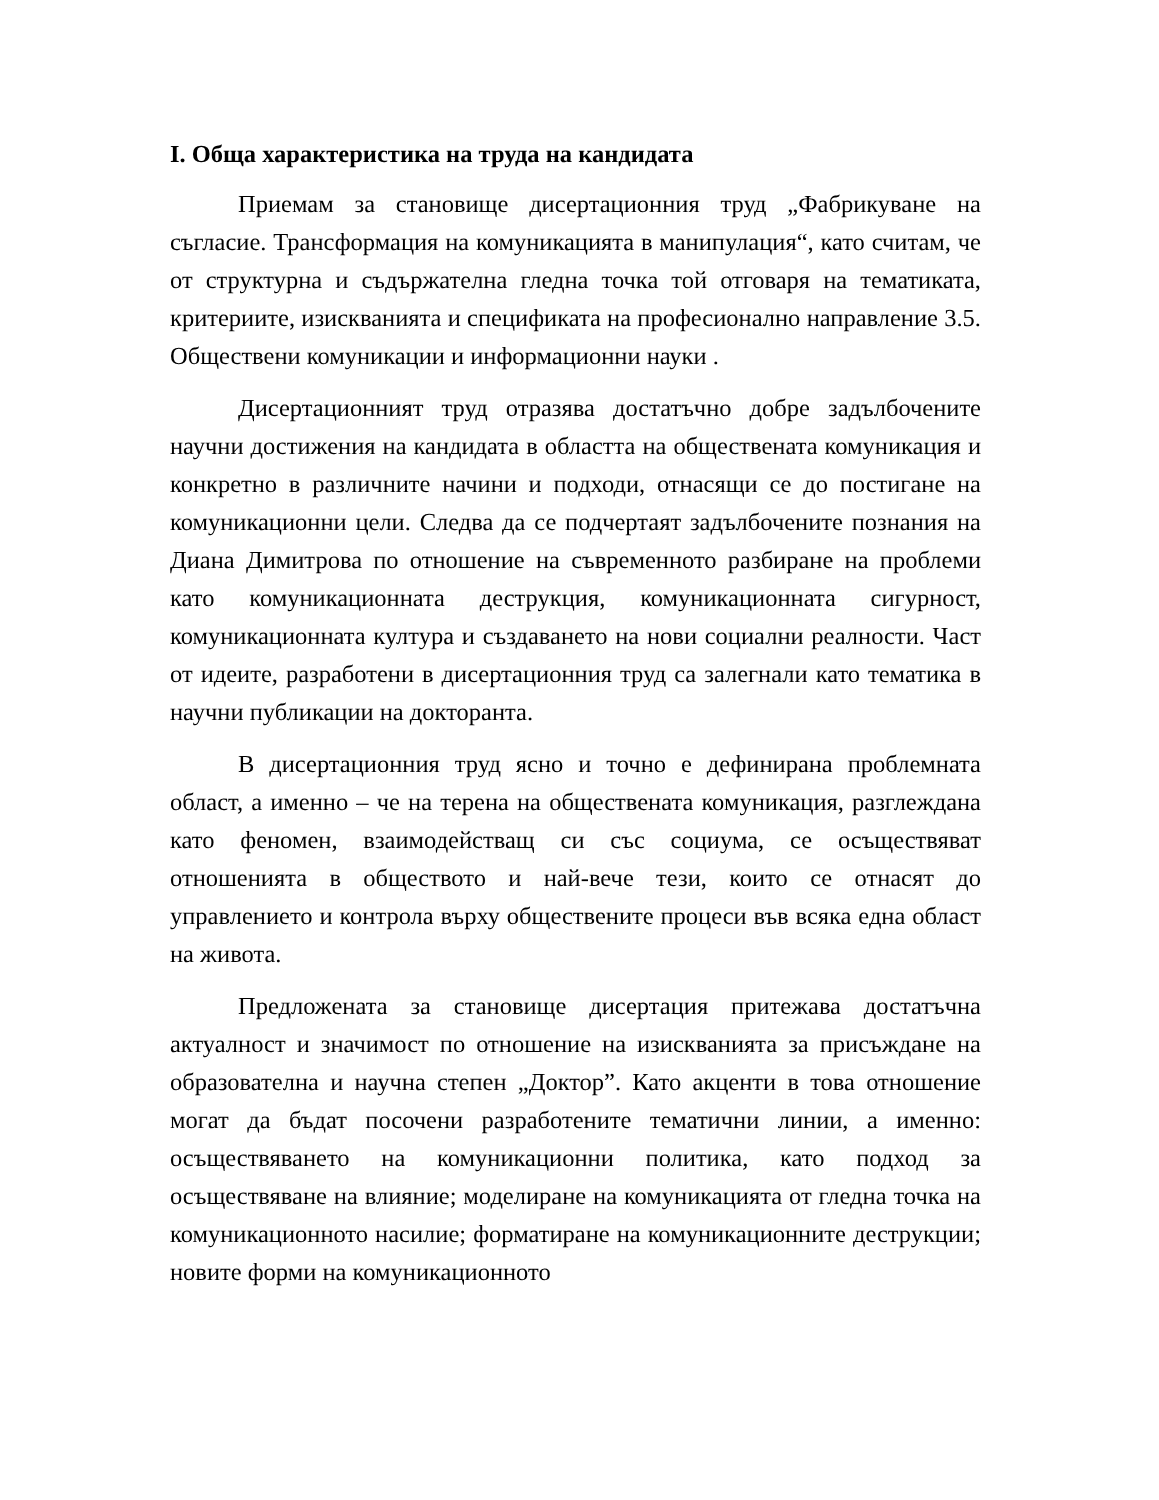I. Обща характеристика на труда на кандидата
Приемам за становище дисертационния труд „Фабрикуване на съгласие. Трансформация на комуникацията в манипулация“, като считам, че от структурна и съдържателна гледна точка той отговаря на тематиката, критериите, изискванията и спецификата на професионално направление 3.5. Обществени комуникации и информационни науки .
Дисертационният труд отразява достатъчно добре задълбочените научни достижения на кандидата в областта на обществената комуникация и конкретно в различните начини и подходи, отнасящи се до постигане на комуникационни цели. Следва да се подчертаят задълбочените познания на Диана Димитрова по отношение на съвременното разбиране на проблеми като комуникационната деструкция, комуникационната сигурност, комуникационната култура и създаването на нови социални реалности. Част от идеите, разработени в дисертационния труд са залегнали като тематика в научни публикации на докторанта.
В дисертационния труд ясно и точно е дефинирана проблемната област, а именно – че на терена на обществената комуникация, разглеждана като феномен, взаимодействащ си със социума, се осъществяват отношенията в обществото и най-вече тези, които се отнасят до управлението и контрола върху обществените процеси във всяка една област на живота.
Предложената за становище дисертация притежава достатъчна актуалност и значимост по отношение на изискванията за присъждане на образователна и научна степен „Доктор”. Като акценти в това отношение могат да бъдат посочени разработените тематични линии, а именно: осъществяването на комуникационни политика, като подход за осъществяване на влияние; моделиране на комуникацията от гледна точка на комуникационното насилие; форматиране на комуникационните деструкции; новите форми на комуникационното